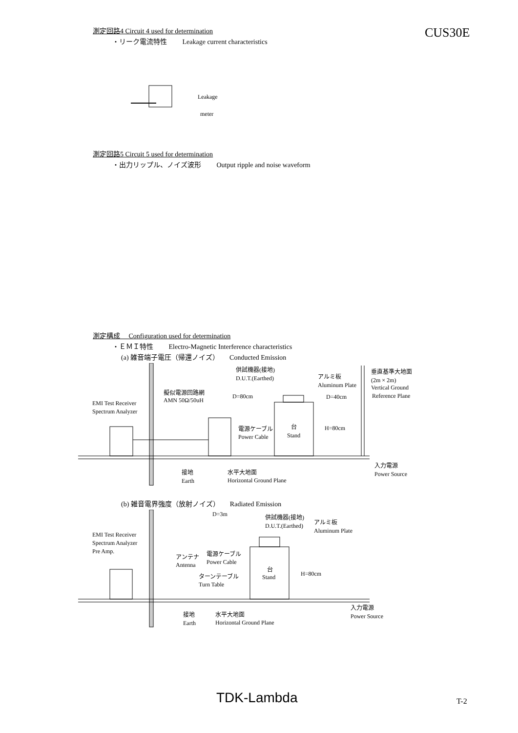CUS30E
測定回路4 Circuit 4 used for determination
・リーク電流特性 Leakage current characteristics
Leakage
meter
測定回路5 Circuit 5 used for determination
・出力リップル、ノイズ波形 Output ripple and noise waveform
測定構成 Configuration used for determination
・ＥＭＩ特性 Electro-Magnetic Interference characteristics
(a) 雑音端子電圧（帰還ノイズ） Conducted Emission
EMI Test Receiver
Spectrum Analyzer
擬似電源回路網
AMN 50Ω/50uH
供試機器(接地)
D.U.T.(Earthed)
D=80cm
アルミ板
Aluminum Plate
D=40cm
垂直基準大地面
(2m × 2m)
Vertical Ground
Reference Plane
電源ケーブル
Power Cable
台
Stand
H=80cm
接地
Earth
水平大地面
Horizontal Ground Plane
入力電源
Power Source
(b) 雑音電界強度（放射ノイズ） Radiated Emission
D=3m
EMI Test Receiver
Spectrum Analyzer
Pre Amp.
供試機器(接地)
D.U.T.(Earthed)
アルミ板
Aluminum Plate
アンテナ
Antenna
電源ケーブル
Power Cable
ターンテーブル
Turn Table
台
Stand
H=80cm
接地
Earth
水平大地面
Horizontal Ground Plane
入力電源
Power Source
TDK-Lambda T-2